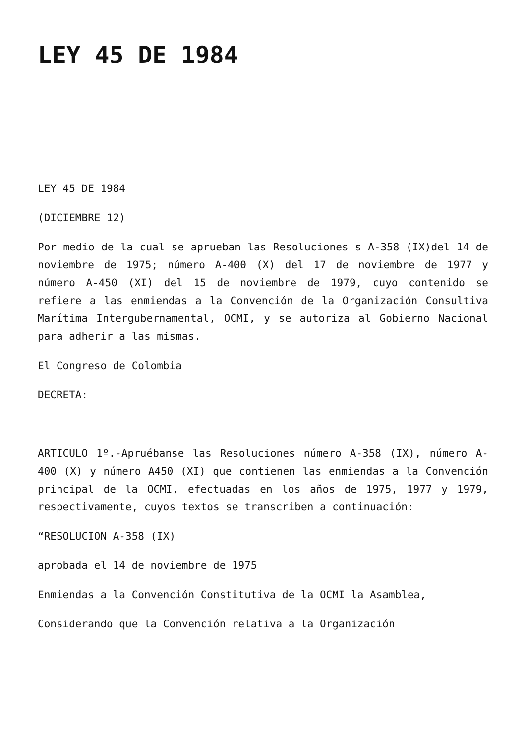LEY 45 DE 1984
LEY 45 DE 1984
(DICIEMBRE 12)
Por medio de la cual se aprueban las Resoluciones s A-358 (IX)del 14 de noviembre de 1975; número A-400 (X) del 17 de noviembre de 1977 y número A-450 (XI) del 15 de noviembre de 1979, cuyo contenido se refiere a las enmiendas a la Convención de la Organización Consultiva Marítima Intergubernamental, OCMI, y se autoriza al Gobierno Nacional para adherir a las mismas.
El Congreso de Colombia
DECRETA:
ARTICULO 1º.-Apruébanse las Resoluciones número A-358 (IX), número A-400 (X) y número A450 (XI) que contienen las enmiendas a la Convención principal de la OCMI, efectuadas en los años de 1975, 1977 y 1979, respectivamente, cuyos textos se transcriben a continuación:
“RESOLUCION A-358 (IX)
aprobada el 14 de noviembre de 1975
Enmiendas a la Convención Constitutiva de la OCMI la Asamblea,
Considerando que la Convención relativa a la Organización